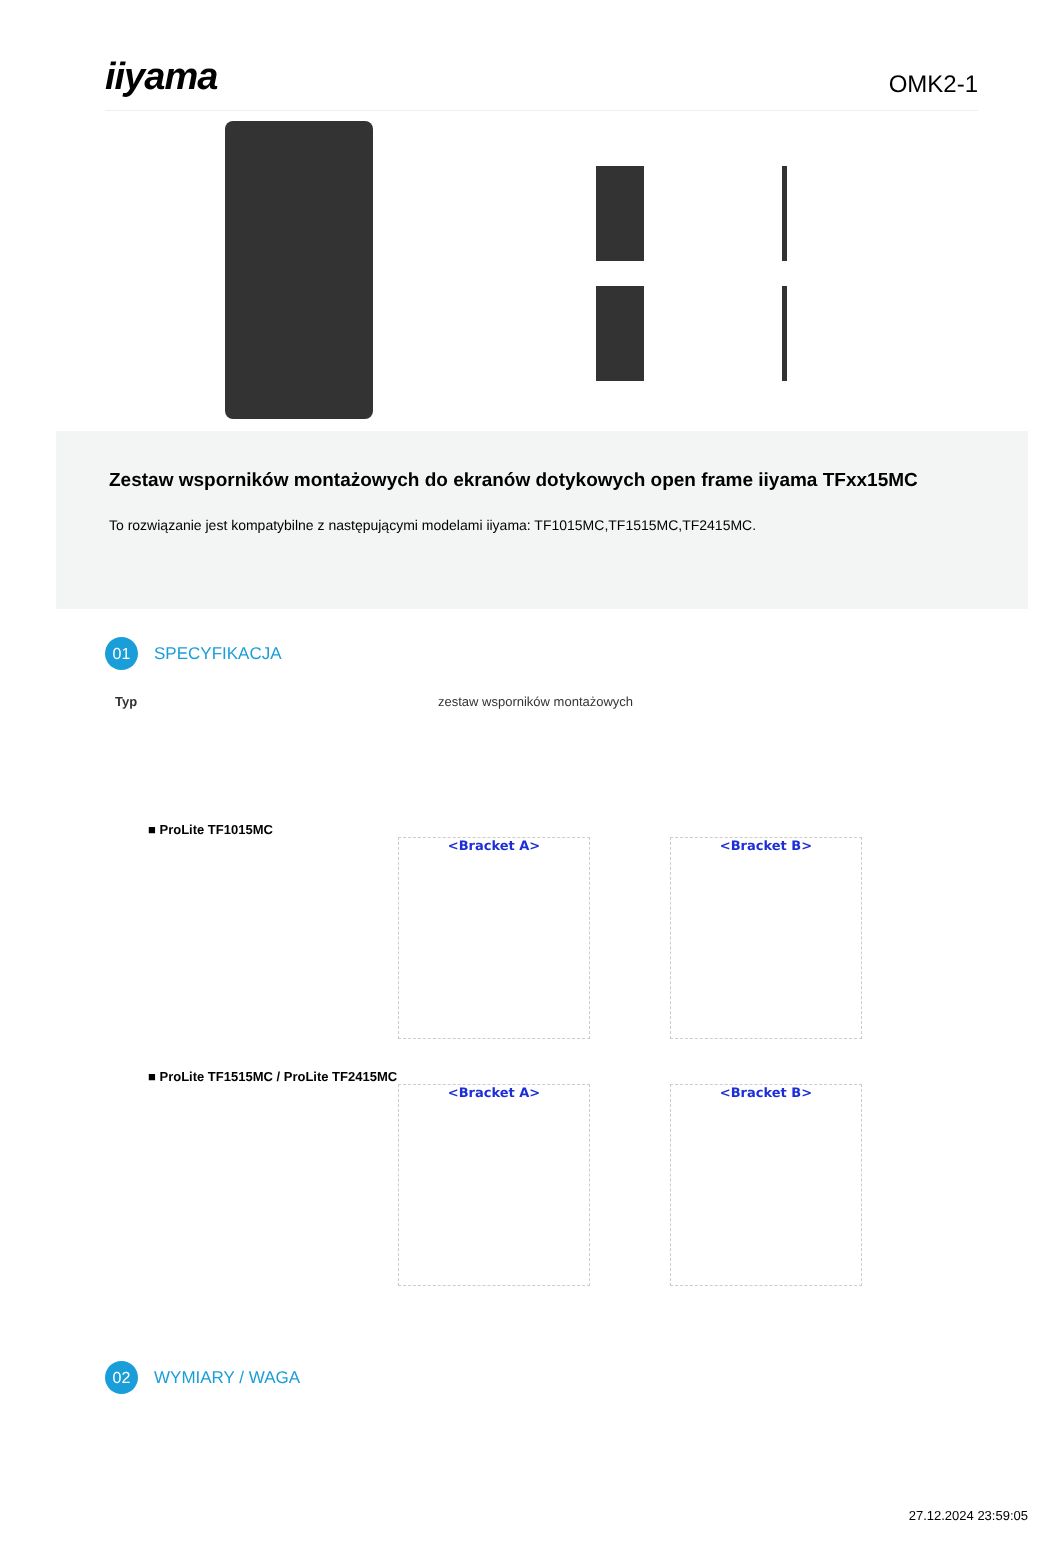iiyama
OMK2-1
Zestaw wsporników montażowych do ekranów dotykowych open frame iiyama TFxx15MC
To rozwiązanie jest kompatybilne z następującymi modelami iiyama: TF1015MC,TF1515MC,TF2415MC.
01
SPECYFIKACJA
Typ zestaw wsporników montażowych
■ ProLite TF1015MC
<Bracket A> <Bracket B>
■ ProLite TF1515MC / ProLite TF2415MC
<Bracket A> <Bracket B>
02
WYMIARY / WAGA
27.12.2024 23:59:05